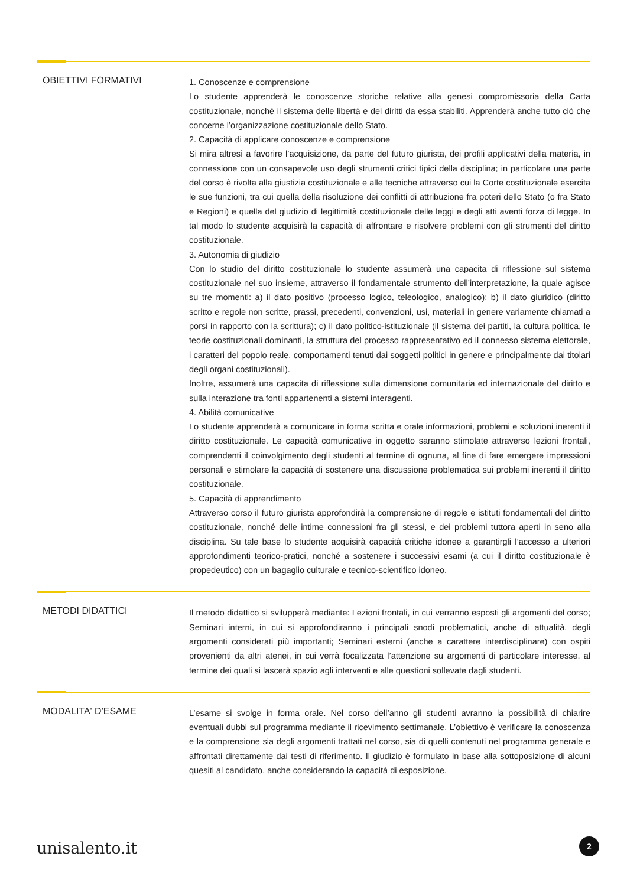OBIETTIVI FORMATIVI
1. Conoscenze e comprensione
Lo studente apprenderà le conoscenze storiche relative alla genesi compromissoria della Carta costituzionale, nonché il sistema delle libertà e dei diritti da essa stabiliti. Apprenderà anche tutto ciò che concerne l’organizzazione costituzionale dello Stato.
2. Capacità di applicare conoscenze e comprensione
Si mira altresì a favorire l’acquisizione, da parte del futuro giurista, dei profili applicativi della materia, in connessione con un consapevole uso degli strumenti critici tipici della disciplina; in particolare una parte del corso è rivolta alla giustizia costituzionale e alle tecniche attraverso cui la Corte costituzionale esercita le sue funzioni, tra cui quella della risoluzione dei conflitti di attribuzione fra poteri dello Stato (o fra Stato e Regioni) e quella del giudizio di legittimità costituzionale delle leggi e degli atti aventi forza di legge. In tal modo lo studente acquisirà la capacità di affrontare e risolvere problemi con gli strumenti del diritto costituzionale.
3. Autonomia di giudizio
Con lo studio del diritto costituzionale lo studente assumerà una capacita di riflessione sul sistema costituzionale nel suo insieme, attraverso il fondamentale strumento dell’interpretazione, la quale agisce su tre momenti: a) il dato positivo (processo logico, teleologico, analogico); b) il dato giuridico (diritto scritto e regole non scritte, prassi, precedenti, convenzioni, usi, materiali in genere variamente chiamati a porsi in rapporto con la scrittura); c) il dato politico-istituzionale (il sistema dei partiti, la cultura politica, le teorie costituzionali dominanti, la struttura del processo rappresentativo ed il connesso sistema elettorale, i caratteri del popolo reale, comportamenti tenuti dai soggetti politici in genere e principalmente dai titolari degli organi costituzionali).
Inoltre, assumerà una capacita di riflessione sulla dimensione comunitaria ed internazionale del diritto e sulla interazione tra fonti appartenenti a sistemi interagenti.
4. Abilità comunicative
Lo studente apprenderà a comunicare in forma scritta e orale informazioni, problemi e soluzioni inerenti il diritto costituzionale. Le capacità comunicative in oggetto saranno stimolate attraverso lezioni frontali, comprendenti il coinvolgimento degli studenti al termine di ognuna, al fine di fare emergere impressioni personali e stimolare la capacità di sostenere una discussione problematica sui problemi inerenti il diritto costituzionale.
5. Capacità di apprendimento
Attraverso corso il futuro giurista approfondirà la comprensione di regole e istituti fondamentali del diritto costituzionale, nonché delle intime connessioni fra gli stessi, e dei problemi tuttora aperti in seno alla disciplina. Su tale base lo studente acquisirà capacità critiche idonee a garantirgli l’accesso a ulteriori approfondimenti teorico-pratici, nonché a sostenere i successivi esami (a cui il diritto costituzionale è propedeutico) con un bagaglio culturale e tecnico-scientifico idoneo.
METODI DIDATTICI
Il metodo didattico si svilupperà mediante: Lezioni frontali, in cui verranno esposti gli argomenti del corso; Seminari interni, in cui si approfondiranno i principali snodi problematici, anche di attualità, degli argomenti considerati più importanti; Seminari esterni (anche a carattere interdisciplinare) con ospiti provenienti da altri atenei, in cui verrà focalizzata l’attenzione su argomenti di particolare interesse, al termine dei quali si lascerà spazio agli interventi e alle questioni sollevate dagli studenti.
MODALITA' D'ESAME
L’esame si svolge in forma orale. Nel corso dell’anno gli studenti avranno la possibilità di chiarire eventuali dubbi sul programma mediante il ricevimento settimanale. L’obiettivo è verificare la conoscenza e la comprensione sia degli argomenti trattati nel corso, sia di quelli contenuti nel programma generale e affrontati direttamente dai testi di riferimento. Il giudizio è formulato in base alla sottoposizione di alcuni quesiti al candidato, anche considerando la capacità di esposizione.
unisalento.it 2